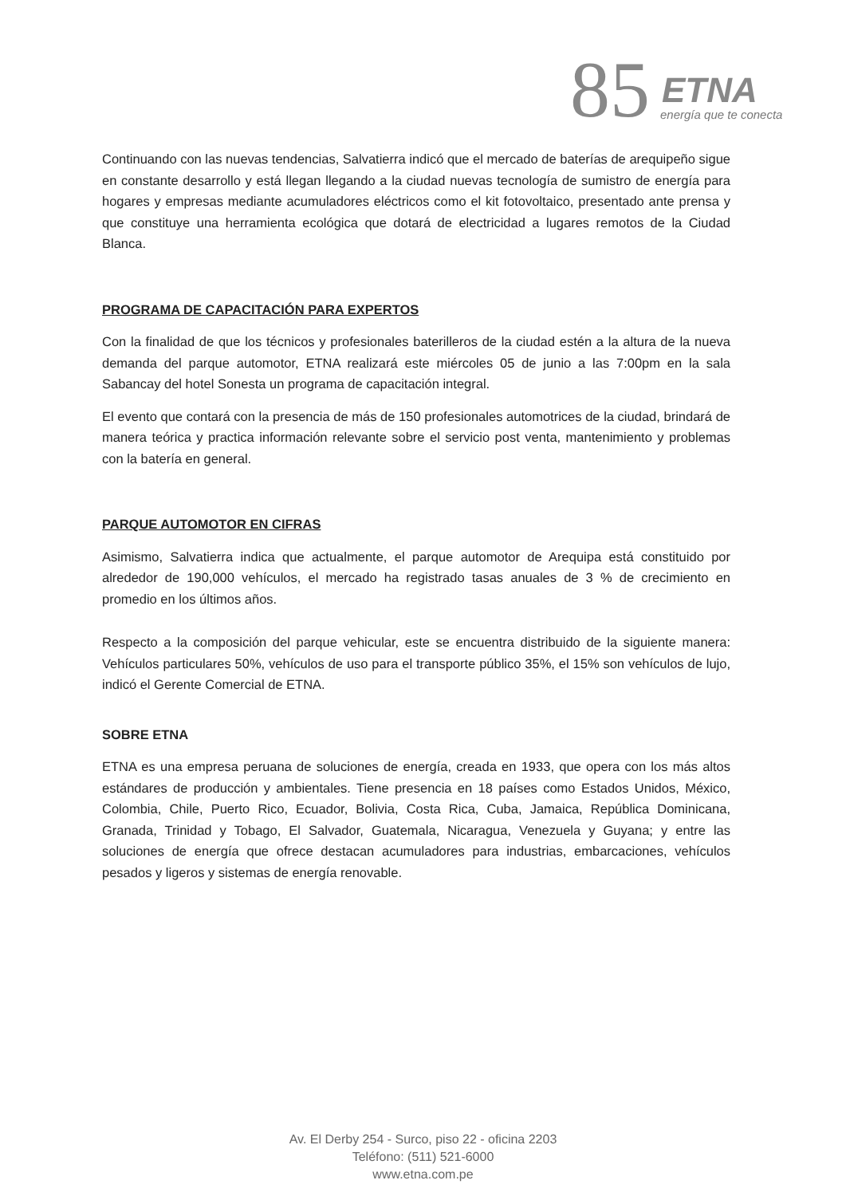85 ETNA
energía que te conecta
Continuando con las nuevas tendencias, Salvatierra indicó que el mercado de baterías de arequipeño sigue en constante desarrollo y está llegan llegando a la ciudad nuevas tecnología de sumistro de energía para hogares y empresas mediante acumuladores eléctricos como el kit fotovoltaico, presentado ante prensa y que constituye una herramienta ecológica que dotará de electricidad a lugares remotos de la Ciudad Blanca.
PROGRAMA DE CAPACITACIÓN PARA EXPERTOS
Con la finalidad de que los técnicos y profesionales baterilleros de la ciudad estén a la altura de la nueva demanda del parque automotor, ETNA realizará este miércoles 05 de junio a las 7:00pm en la sala Sabancay del hotel Sonesta un programa de capacitación integral.
El evento que contará con la presencia de más de 150 profesionales automotrices de la ciudad, brindará de manera teórica y practica información relevante sobre el servicio post venta, mantenimiento y problemas con la batería en general.
PARQUE AUTOMOTOR EN CIFRAS
Asimismo, Salvatierra indica que actualmente, el parque automotor de Arequipa está constituido por alrededor de 190,000 vehículos, el mercado ha registrado tasas anuales de 3 % de crecimiento en promedio en los últimos años.
Respecto a la composición del parque vehicular, este se encuentra distribuido de la siguiente manera: Vehículos particulares 50%, vehículos de uso para el transporte público 35%, el 15% son vehículos de lujo, indicó el Gerente Comercial de ETNA.
SOBRE ETNA
ETNA es una empresa peruana de soluciones de energía, creada en 1933, que opera con los más altos estándares de producción y ambientales. Tiene presencia en 18 países como Estados Unidos, México, Colombia, Chile, Puerto Rico, Ecuador, Bolivia, Costa Rica, Cuba, Jamaica, República Dominicana, Granada, Trinidad y Tobago, El Salvador, Guatemala, Nicaragua, Venezuela y Guyana; y entre las soluciones de energía que ofrece destacan acumuladores para industrias, embarcaciones, vehículos pesados y ligeros y sistemas de energía renovable.
Av. El Derby 254 - Surco, piso 22 - oficina 2203
Teléfono: (511) 521-6000
www.etna.com.pe